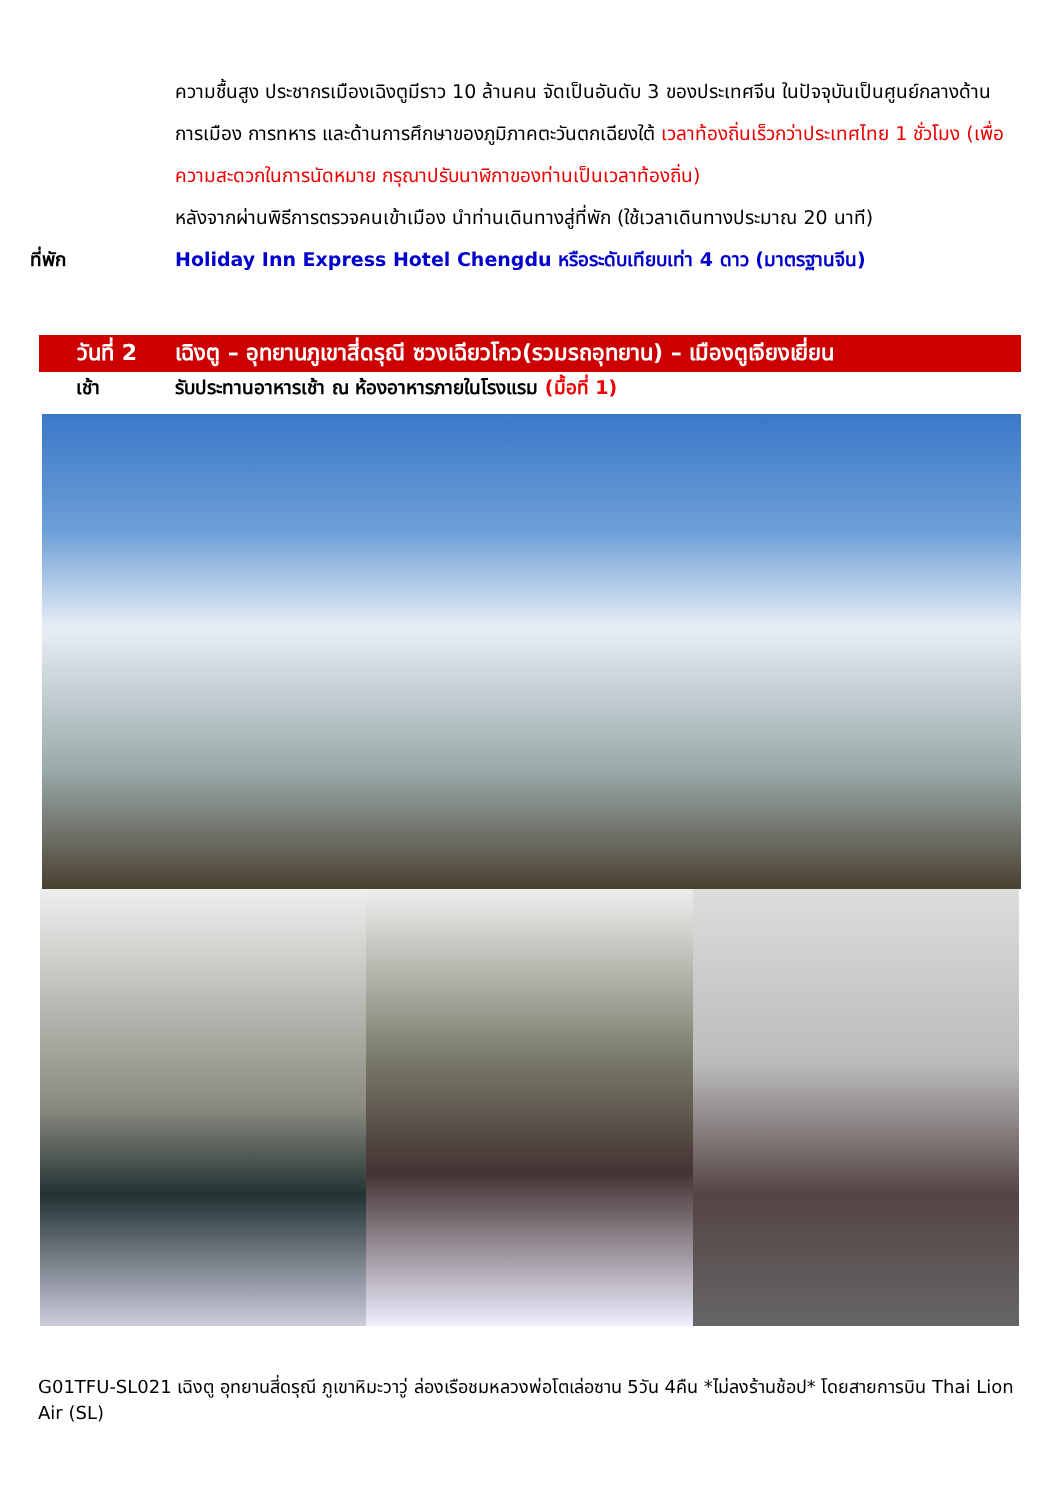ความชื้นสูง ประชากรเมืองเฉิงตูมีราว 10 ล้านคน จัดเป็นอันดับ 3 ของประเทศจีน ในปัจจุบันเป็นศูนย์กลางด้านการเมือง การทหาร และด้านการศึกษาของภูมิภาคตะวันตกเฉียงใต้ เวลาท้องถิ่นเร็วกว่าประเทศไทย 1 ชั่วโมง (เพื่อความสะดวกในการนัดหมาย กรุณาปรับนาฬิกาของท่านเป็นเวลาท้องถิ่น)
หลังจากผ่านพิธีการตรวจคนเข้าเมือง นำท่านเดินทางสู่ที่พัก (ใช้เวลาเดินทางประมาณ 20 นาที)
ที่พัก Holiday Inn Express Hotel Chengdu หรือระดับเทียบเท่า 4 ดาว (มาตรฐานจีน)
วันที่ 2 เฉิงตู – อุทยานภูเขาสี่ดรุณี ซวงเฉียวโกว(รวมรถอุทยาน) – เมืองตูเจียงเยี่ยน
เช้า รับประทานอาหารเช้า ณ ห้องอาหารภายในโรงแรม (มื้อที่ 1)
G01TFU-SL021 เฉิงตู อุทยานสี่ดรุณี ภูเขาหิมะวาวู่ ล่องเรือชมหลวงพ่อโตเล่อซาน 5วัน 4คืน *ไม่ลงร้านช้อป* โดยสายการบิน Thai Lion Air (SL)